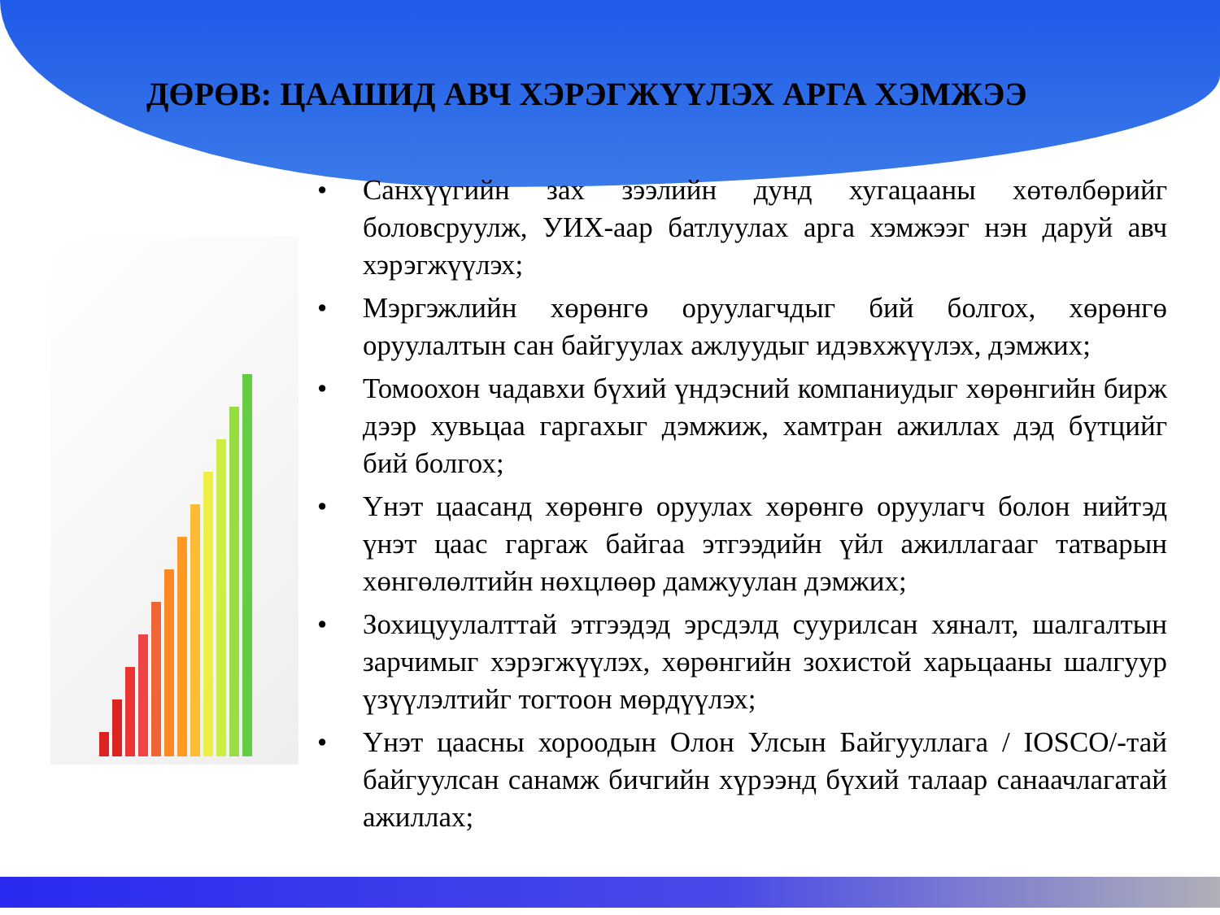ДӨРӨВ: ЦААШИД АВЧ ХЭРЭГЖҮҮЛЭХ АРГА ХЭМЖЭЭ
• Санхүүгийн зах зээлийн дунд хугацааны хөтөлбөрийг боловсруулж, УИХ-аар батлуулах арга хэмжээг нэн даруй авч хэрэгжүүлэх;
• Мэргэжлийн хөрөнгө оруулагчдыг бий болгох, хөрөнгө оруулалтын сан байгуулах ажлуудыг идэвхжүүлэх, дэмжих;
• Томоохон чадавхи бүхий үндэсний компаниудыг хөрөнгийн бирж дээр хувьцаа гаргахыг дэмжиж, хамтран ажиллах дэд бүтцийг бий болгох;
• Үнэт цаасанд хөрөнгө оруулах хөрөнгө оруулагч болон нийтэд үнэт цаас гаргаж байгаа этгээдийн үйл ажиллагааг татварын хөнгөлөлтийн нөхцлөөр дамжуулан дэмжих;
• Зохицуулалттай этгээдэд эрсдэлд суурилсан хяналт, шалгалтын зарчимыг хэрэгжүүлэх, хөрөнгийн зохистой харьцааны шалгуур үзүүлэлтийг тогтоон мөрдүүлэх;
• Үнэт цаасны хороодын Олон Улсын Байгууллага / IOSCO/-тай байгуулсан санамж бичгийн хүрээнд бүхий талаар санаачлагатай ажиллах;